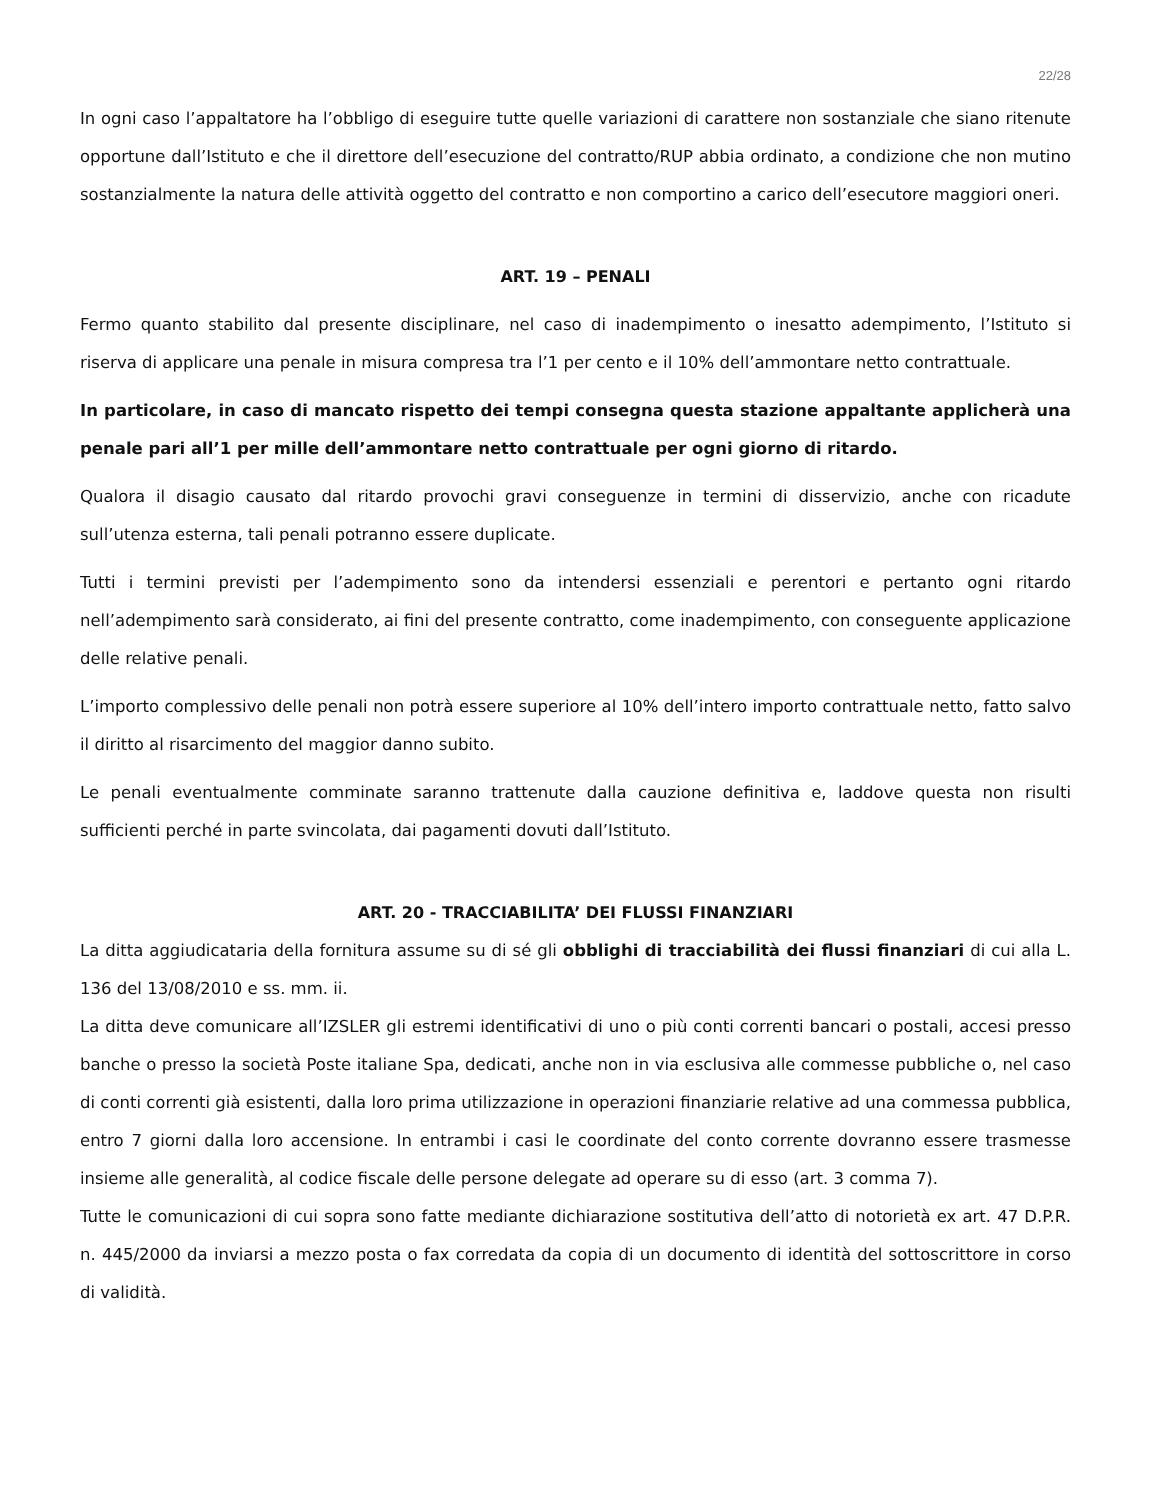22/28
In ogni caso l’appaltatore ha l’obbligo di eseguire tutte quelle variazioni di carattere non sostanziale che siano ritenute opportune dall’Istituto e che il direttore dell’esecuzione del contratto/RUP abbia ordinato, a condizione che non mutino sostanzialmente la natura delle attività oggetto del contratto e non comportino a carico dell’esecutore maggiori oneri.
ART. 19 – PENALI
Fermo quanto stabilito dal presente disciplinare, nel caso di inadempimento o inesatto adempimento, l’Istituto si riserva di applicare una penale in misura compresa tra l’1 per cento e il 10% dell’ammontare netto contrattuale.
In particolare, in caso di mancato rispetto dei tempi consegna questa stazione appaltante applicherà una penale pari all’1 per mille dell’ammontare netto contrattuale per ogni giorno di ritardo.
Qualora il disagio causato dal ritardo provochi gravi conseguenze in termini di disservizio, anche con ricadute sull’utenza esterna, tali penali potranno essere duplicate.
Tutti i termini previsti per l’adempimento sono da intendersi essenziali e perentori e pertanto ogni ritardo nell’adempimento sarà considerato, ai fini del presente contratto, come inadempimento, con conseguente applicazione delle relative penali.
L’importo complessivo delle penali non potrà essere superiore al 10% dell’intero importo contrattuale netto, fatto salvo il diritto al risarcimento del maggior danno subito.
Le penali eventualmente comminate saranno trattenute dalla cauzione definitiva e, laddove questa non risulti sufficienti perché in parte svincolata, dai pagamenti dovuti dall’Istituto.
ART. 20 - TRACCIABILITA’ DEI FLUSSI FINANZIARI
La ditta aggiudicataria della fornitura assume su di sé gli obblighi di tracciabilità dei flussi finanziari di cui alla L. 136 del 13/08/2010 e ss. mm. ii.
La ditta deve comunicare all’IZSLER gli estremi identificativi di uno o più conti correnti bancari o postali, accesi presso banche o presso la società Poste italiane Spa, dedicati, anche non in via esclusiva alle commesse pubbliche o, nel caso di conti correnti già esistenti, dalla loro prima utilizzazione in operazioni finanziarie relative ad una commessa pubblica, entro 7 giorni dalla loro accensione. In entrambi i casi le coordinate del conto corrente dovranno essere trasmesse insieme alle generalità, al codice fiscale delle persone delegate ad operare su di esso (art. 3 comma 7).
Tutte le comunicazioni di cui sopra sono fatte mediante dichiarazione sostitutiva dell’atto di notorietà ex art. 47 D.P.R. n. 445/2000 da inviarsi a mezzo posta o fax corredata da copia di un documento di identità del sottoscrittore in corso di validità.